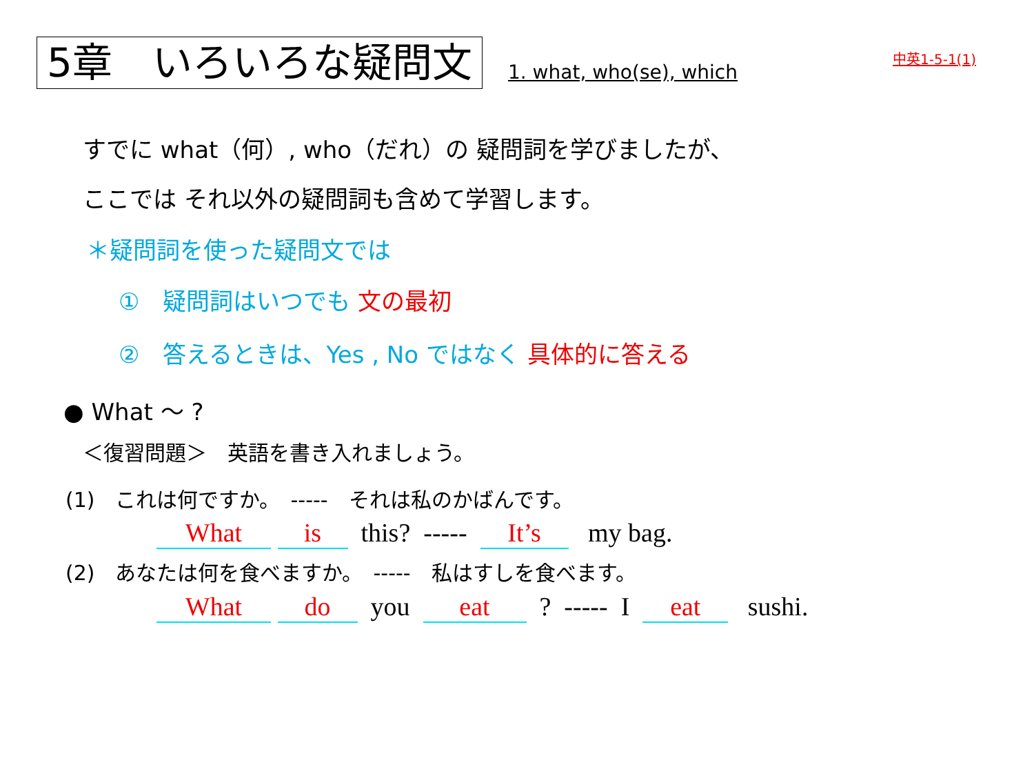5章　いろいろな疑問文 1. what, who(se), which
中英1-5-1(1)
すでに what（何）, who（だれ）の 疑問詞を学びましたが、
ここでは それ以外の疑問詞も含めて学習します。
＊疑問詞を使った疑問文では
①　疑問詞はいつでも 文の最初
②　答えるときは、Yes , No ではなく 具体的に答える
● What 〜 ?
＜復習問題＞　英語を書き入れましょう。
(1)　これは何ですか。　-----　それは私のかばんです。
What is this? ----- It’s my bag.
(2)　あなたは何を食べますか。　-----　私はすしを食べます。
What do you eat ? ----- I eat sushi.